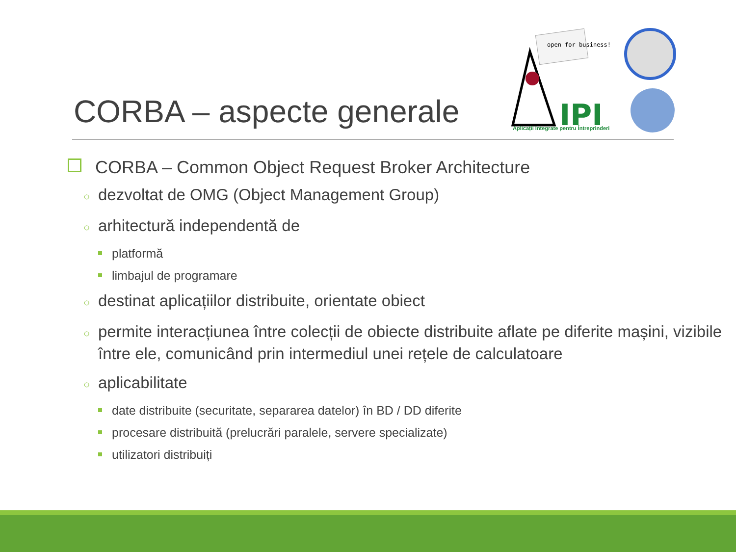CORBA – aspecte generale
open for business!
IPI
Aplicații Integrate pentru Întreprinderi
CORBA – Common Object Request Broker Architecture
○ dezvoltat de OMG (Object Management Group)
○ arhitectură independentă de
platformă
limbajul de programare
○ destinat aplicațiilor distribuite, orientate obiect
○ permite interacțiunea între colecții de obiecte distribuite aflate pe diferite mașini, vizibile între ele, comunicând prin intermediul unei rețele de calculatoare
○ aplicabilitate
date distribuite (securitate, separarea datelor) în BD / DD diferite
procesare distribuită (prelucrări paralele, servere specializate)
utilizatori distribuiți